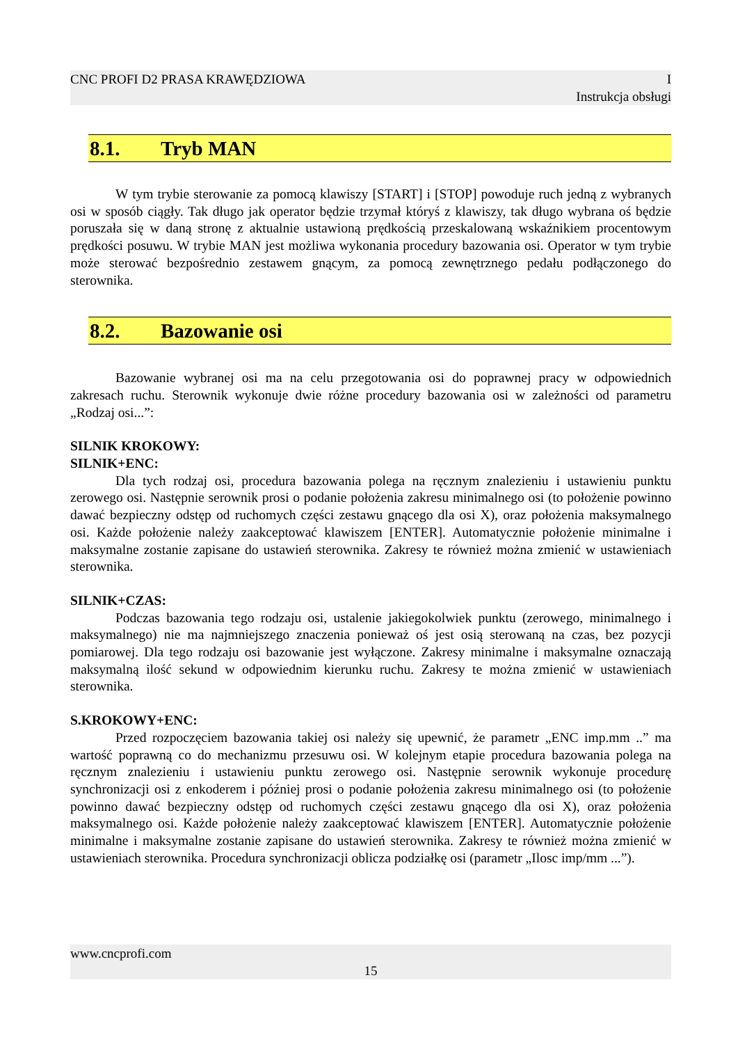CNC PROFI D2 PRASA KRAWĘDZIOWA I
Instrukcja obsługi
8.1. Tryb MAN
W tym trybie sterowanie za pomocą klawiszy [START] i [STOP] powoduje ruch jedną z wybranych osi w sposób ciągły. Tak długo jak operator będzie trzymał któryś z klawiszy, tak długo wybrana oś będzie poruszała się w daną stronę z aktualnie ustawioną prędkością przeskalowaną wskaźnikiem procentowym prędkości posuwu. W trybie MAN jest możliwa wykonania procedury bazowania osi. Operator w tym trybie może sterować bezpośrednio zestawem gnącym, za pomocą zewnętrznego pedału podłączonego do sterownika.
8.2. Bazowanie osi
Bazowanie wybranej osi ma na celu przegotowania osi do poprawnej pracy w odpowiednich zakresach ruchu. Sterownik wykonuje dwie różne procedury bazowania osi w zależności od parametru „Rodzaj osi...”:
SILNIK KROKOWY:
SILNIK+ENC:
Dla tych rodzaj osi, procedura bazowania polega na ręcznym znalezieniu i ustawieniu punktu zerowego osi. Następnie serownik prosi o podanie położenia zakresu minimalnego osi (to położenie powinno dawać bezpieczny odstęp od ruchomych części zestawu gnącego dla osi X), oraz położenia maksymalnego osi. Każde położenie należy zaakceptować klawiszem [ENTER]. Automatycznie położenie minimalne i maksymalne zostanie zapisane do ustawień sterownika. Zakresy te również można zmienić w ustawieniach sterownika.
SILNIK+CZAS:
Podczas bazowania tego rodzaju osi, ustalenie jakiegokolwiek punktu (zerowego, minimalnego i maksymalnego) nie ma najmniejszego znaczenia ponieważ oś jest osią sterowaną na czas, bez pozycji pomiarowej. Dla tego rodzaju osi bazowanie jest wyłączone. Zakresy minimalne i maksymalne oznaczają maksymalną ilość sekund w odpowiednim kierunku ruchu. Zakresy te można zmienić w ustawieniach sterownika.
S.KROKOWY+ENC:
Przed rozpoczęciem bazowania takiej osi należy się upewnić, że parametr „ENC imp.mm ..” ma wartość poprawną co do mechanizmu przesuwu osi. W kolejnym etapie procedura bazowania polega na ręcznym znalezieniu i ustawieniu punktu zerowego osi. Następnie serownik wykonuje procedurę synchronizacji osi z enkoderem i później prosi o podanie położenia zakresu minimalnego osi (to położenie powinno dawać bezpieczny odstęp od ruchomych części zestawu gnącego dla osi X), oraz położenia maksymalnego osi. Każde położenie należy zaakceptować klawiszem [ENTER]. Automatycznie położenie minimalne i maksymalne zostanie zapisane do ustawień sterownika. Zakresy te również można zmienić w ustawieniach sterownika. Procedura synchronizacji oblicza podziałkę osi (parametr „Ilosc imp/mm ...”).
www.cncprofi.com
15